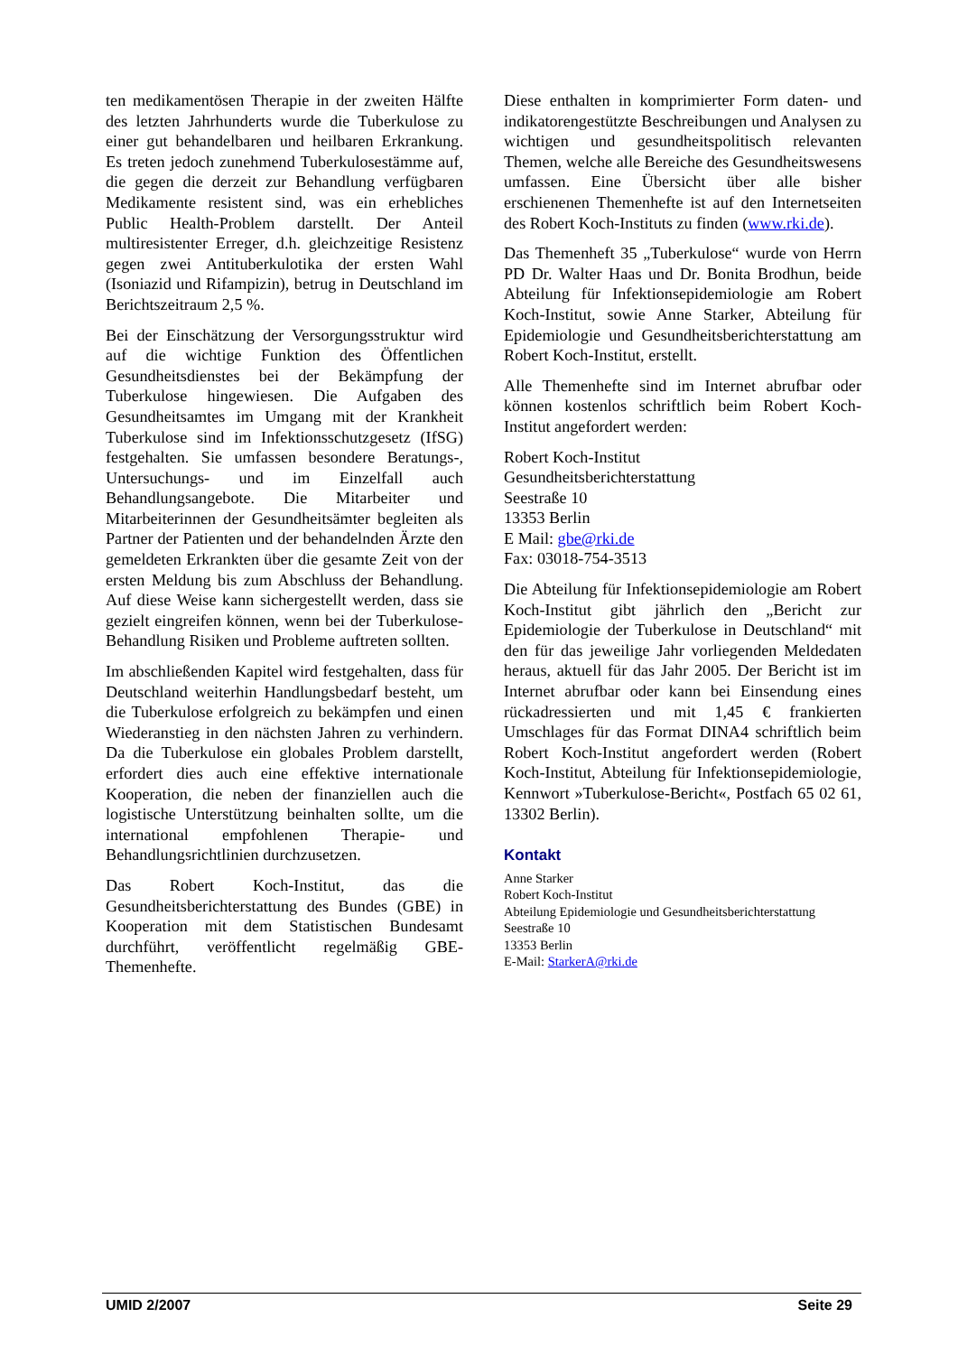ten medikamentösen Therapie in der zweiten Hälfte des letzten Jahrhunderts wurde die Tuberkulose zu einer gut behandelbaren und heilbaren Erkrankung. Es treten jedoch zunehmend Tuberkulosestämme auf, die gegen die derzeit zur Behandlung verfügbaren Medikamente resistent sind, was ein erhebliches Public Health-Problem darstellt. Der Anteil multiresistenter Erreger, d.h. gleichzeitige Resistenz gegen zwei Antituberkulotika der ersten Wahl (Isoniazid und Rifampizin), betrug in Deutschland im Berichtszeitraum 2,5 %.
Bei der Einschätzung der Versorgungsstruktur wird auf die wichtige Funktion des Öffentlichen Gesundheitsdienstes bei der Bekämpfung der Tuberkulose hingewiesen. Die Aufgaben des Gesundheitsamtes im Umgang mit der Krankheit Tuberkulose sind im Infektionsschutzgesetz (IfSG) festgehalten. Sie umfassen besondere Beratungs-, Untersuchungs- und im Einzelfall auch Behandlungsangebote. Die Mitarbeiter und Mitarbeiterinnen der Gesundheitsämter begleiten als Partner der Patienten und der behandelnden Ärzte den gemeldeten Erkrankten über die gesamte Zeit von der ersten Meldung bis zum Abschluss der Behandlung. Auf diese Weise kann sichergestellt werden, dass sie gezielt eingreifen können, wenn bei der Tuberkulose-Behandlung Risiken und Probleme auftreten sollten.
Im abschließenden Kapitel wird festgehalten, dass für Deutschland weiterhin Handlungsbedarf besteht, um die Tuberkulose erfolgreich zu bekämpfen und einen Wiederanstieg in den nächsten Jahren zu verhindern. Da die Tuberkulose ein globales Problem darstellt, erfordert dies auch eine effektive internationale Kooperation, die neben der finanziellen auch die logistische Unterstützung beinhalten sollte, um die international empfohlenen Therapie- und Behandlungsrichtlinien durchzusetzen.
Das Robert Koch-Institut, das die Gesundheitsberichterstattung des Bundes (GBE) in Kooperation mit dem Statistischen Bundesamt durchführt, veröffentlicht regelmäßig GBE-Themenhefte.
Diese enthalten in komprimierter Form daten- und indikatorengestützte Beschreibungen und Analysen zu wichtigen und gesundheitspolitisch relevanten Themen, welche alle Bereiche des Gesundheitswesens umfassen. Eine Übersicht über alle bisher erschienenen Themenhefte ist auf den Internetseiten des Robert Koch-Instituts zu finden (www.rki.de).
Das Themenheft 35 „Tuberkulose“ wurde von Herrn PD Dr. Walter Haas und Dr. Bonita Brodhun, beide Abteilung für Infektionsepidemiologie am Robert Koch-Institut, sowie Anne Starker, Abteilung für Epidemiologie und Gesundheitsberichterstattung am Robert Koch-Institut, erstellt.
Alle Themenhefte sind im Internet abrufbar oder können kostenlos schriftlich beim Robert Koch-Institut angefordert werden:
Robert Koch-Institut
Gesundheitsberichterstattung
Seestraße 10
13353 Berlin
E Mail: gbe@rki.de
Fax: 03018-754-3513
Die Abteilung für Infektionsepidemiologie am Robert Koch-Institut gibt jährlich den „Bericht zur Epidemiologie der Tuberkulose in Deutschland“ mit den für das jeweilige Jahr vorliegenden Meldedaten heraus, aktuell für das Jahr 2005. Der Bericht ist im Internet abrufbar oder kann bei Einsendung eines rückadressierten und mit 1,45 € frankierten Umschlages für das Format DINA4 schriftlich beim Robert Koch-Institut angefordert werden (Robert Koch-Institut, Abteilung für Infektionsepidemiologie, Kennwort »Tuberkulose-Bericht«, Postfach 65 02 61, 13302 Berlin).
Kontakt
Anne Starker
Robert Koch-Institut
Abteilung Epidemiologie und Gesundheitsberichterstattung
Seestraße 10
13353 Berlin
E-Mail: StarkerA@rki.de
UMID 2/2007 Seite 29